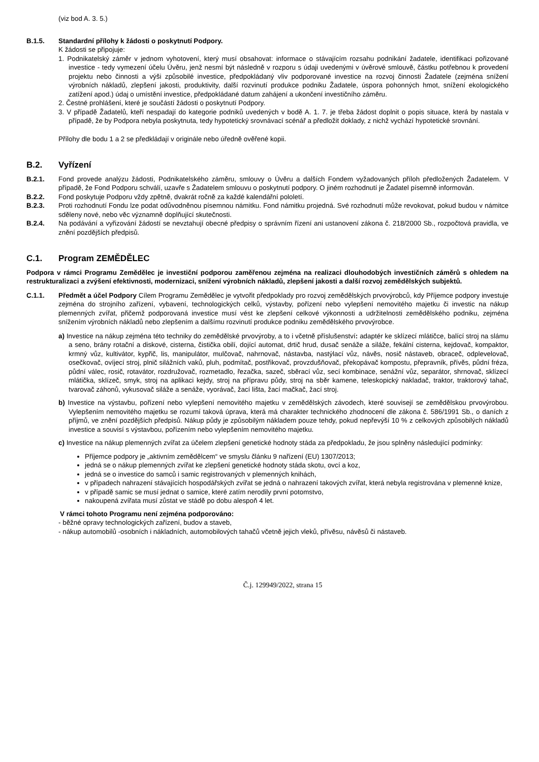(viz bod A. 3. 5.)
B.1.5. Standardní přílohy k žádosti o poskytnutí Podpory.
K žádosti se připojuje:
1. Podnikatelský záměr v jednom vyhotovení, který musí obsahovat: informace o stávajícím rozsahu podnikání žadatele, identifikaci pořizované investice - tedy vymezení účelu Úvěru, jenž nesmí být následně v rozporu s údaji uvedenými v úvěrové smlouvě, částku potřebnou k provedení projektu nebo činnosti a výši způsobilé investice, předpokládaný vliv podporované investice na rozvoj činnosti Žadatele (zejména snížení výrobních nákladů, zlepšení jakosti, produktivity, další rozvinutí produkce podniku Žadatele, úspora pohonných hmot, snížení ekologického zatížení apod.) údaj o umístění investice, předpokládané datum zahájení a ukončení investičního záměru.
2. Čestné prohlášení, které je součástí žádosti o poskytnutí Podpory.
3. V případě Žadatelů, kteří nespadají do kategorie podniků uvedených v bodě A. 1. 7. je třeba žádost doplnit o popis situace, která by nastala v případě, že by Podpora nebyla poskytnuta, tedy hypotetický srovnávací scénář a předložit doklady, z nichž vychází hypotetické srovnání.
Přílohy dle bodu 1 a 2 se předkládají v originále nebo úředně ověřené kopii.
B.2. Vyřízení
B.2.1. Fond provede analýzu žádosti, Podnikatelského záměru, smlouvy o Úvěru a dalších Fondem vyžadovaných příloh předložených Žadatelem. V případě, že Fond Podporu schválí, uzavře s Žadatelem smlouvu o poskytnutí podpory. O jiném rozhodnutí je Žadatel písemně informován.
B.2.2. Fond poskytuje Podporu vždy zpětně, dvakrát ročně za každé kalendářní pololetí.
B.2.3. Proti rozhodnutí Fondu lze podat odůvodněnou písemnou námitku. Fond námitku projedná. Své rozhodnutí může revokovat, pokud budou v námitce sděleny nové, nebo věc významně doplňující skutečnosti.
B.2.4. Na podávání a vyřizování žádostí se nevztahují obecné předpisy o správním řízení ani ustanovení zákona č. 218/2000 Sb., rozpočtová pravidla, ve znění pozdějších předpisů.
C.1. Program ZEMĚDĚLEC
Podpora v rámci Programu Zemědělec je investiční podporou zaměřenou zejména na realizaci dlouhodobých investičních záměrů s ohledem na restrukturalizaci a zvýšení efektivnosti, modernizaci, snížení výrobních nákladů, zlepšení jakosti a další rozvoj zemědělských subjektů.
C.1.1. Předmět a účel Podpory Cílem Programu Zemědělec je vytvořit předpoklady pro rozvoj zemědělských prvovýrobců, kdy Příjemce podpory investuje zejména do strojního zařízení, vybavení, technologických celků, výstavby, pořízení nebo vylepšení nemovitého majetku či investic na nákup plemenných zvířat, přičemž podporovaná investice musí vést ke zlepšení celkové výkonnosti a udržitelnosti zemědělského podniku, zejména snížením výrobních nákladů nebo zlepšením a dalšímu rozvinutí produkce podniku zemědělského prvovýrobce.
a) Investice na nákup zejména této techniky do zemědělské prvovýroby, a to i včetně příslušenství: adaptér ke sklízecí mlátičce, balící stroj na slámu a seno, brány rotační a diskové, cisterna, čistička obilí, dojící automat, drtič hrud, dusač senáže a siláže, fekální cisterna, kejdovač, kompaktor, krmný vůz, kultivátor, kypřič, lis, manipulátor, mulčovač, nahrnovač, nástavba, nastýlací vůz, návěs, nosič nástaveb, obraceč, odplevelovač, osečkovač, ovíjecí stroj, plnič silážních vaků, pluh, podmítač, postřikovač, provzdušňovač, překopávač kompostu, přepravník, přívěs, půdní fréza, půdní válec, rosič, rotavátor, rozdružovač, rozmetadlo, řezačka, sazeč, sběrací vůz, secí kombinace, senážní vůz, separátor, shrnovač, sklízecí mlátička, sklízeč, smyk, stroj na aplikaci kejdy, stroj na přípravu půdy, stroj na sběr kamene, teleskopický nakladač, traktor, traktorový tahač, tvarovač záhonů, vykusovač siláže a senáže, vyorávač, žací lišta, žací mačkač, žací stroj.
b) Investice na výstavbu, pořízení nebo vylepšení nemovitého majetku v zemědělských závodech, které souvisejí se zemědělskou prvovýrobou. Vylepšením nemovitého majetku se rozumí taková úprava, která má charakter technického zhodnocení dle zákona č. 586/1991 Sb., o daních z příjmů, ve znění pozdějších předpisů. Nákup půdy je způsobilým nákladem pouze tehdy, pokud nepřevýší 10 % z celkových způsobilých nákladů investice a souvisí s výstavbou, pořízením nebo vylepšením nemovitého majetku.
c) Investice na nákup plemenných zvířat za účelem zlepšení genetické hodnoty stáda za předpokladu, že jsou splněny následující podmínky:
Příjemce podpory je „aktivním zemědělcem“ ve smyslu článku 9 nařízení (EU) 1307/2013;
jedná se o nákup plemenných zvířat ke zlepšení genetické hodnoty stáda skotu, ovcí a koz,
jedná se o investice do samců i samic registrovaných v plemenných knihách,
v případech nahrazení stávajících hospodářských zvířat se jedná o nahrazení takových zvířat, která nebyla registrována v plemenné knize,
v případě samic se musí jednat o samice, které zatím nerodily první potomstvo,
nakoupená zvířata musí zůstat ve stádě po dobu alespoň 4 let.
V rámci tohoto Programu není zejména podporováno:
- běžné opravy technologických zařízení, budov a staveb,
- nákup automobilů -osobních i nákladních, automobilových tahačů včetně jejich vleků, přívěsu, návěsů či nástaveb.
Č.j. 129949/2022, strana 15